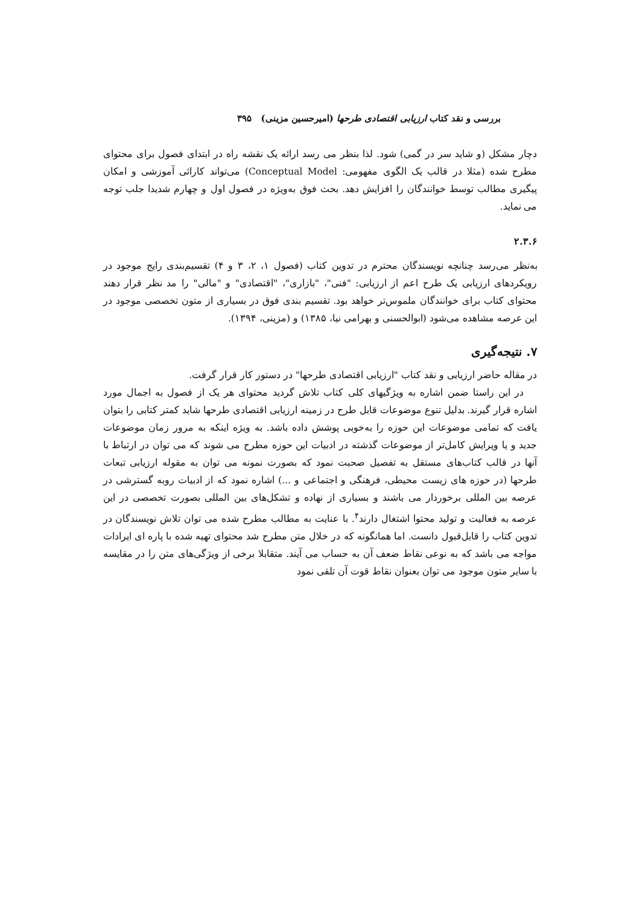بررسی و نقد کتاب ارزیابی اقتصادی طرحها (امیرحسین مزینی) ۳۹۵
دچار مشکل (و شاید سر در گمی) شود. لذا بنظر می رسد ارائه یک نقشه راه در ابتدای فصول برای محتوای مطرح شده (مثلا در قالب یک الگوی مفهومی: Conceptual Model) می‌تواند کارائی آموزشی و امکان پیگیری مطالب توسط خوانندگان را افزایش دهد. بحث فوق به‌ویژه در فصول اول و چهارم شدیدا جلب توجه می نماید.
۲.۳.۶
به‌نظر می‌رسد چنانچه نویسندگان محترم در تدوین کتاب (فصول ۱، ۲، ۳ و ۴) تقسیم‌بندی رایج موجود در رویکردهای ارزیابی یک طرح اعم از ارزیابی: "فنی"، "بازاری"، "اقتصادی" و "مالی" را مد نظر قرار دهند محتوای کتاب برای خوانندگان ملموس‌تر خواهد بود. تقسیم بندی فوق در بسیاری از متون تخصصی موجود در این عرصه مشاهده می‌شود (ابوالحسنی و بهرامی نیا، ۱۳۸۵) و (مزینی، ۱۳۹۴).
۷. نتیجه‌گیری
در مقاله حاضر ارزیابی و نقد کتاب "ارزیابی اقتصادی طرحها" در دستور کار قرار گرفت.
در این راستا ضمن اشاره به ویژگیهای کلی کتاب تلاش گردید محتوای هر یک از فصول به اجمال مورد اشاره قرار گیرند. بدلیل تنوع موضوعات قابل طرح در زمینه ارزیابی اقتصادی طرحها شاید کمتر کتابی را بتوان یافت که تمامی موضوعات این حوزه را به‌خوبی پوشش داده باشد. به ویژه اینکه به مرور زمان موضوعات جدید و یا ویرایش کامل‌تر از موضوعات گذشته در ادبیات این حوزه مطرح می شوند که می توان در ارتباط با آنها در قالب کتاب‌های مستقل به تفصیل صحبت نمود که بصورت نمونه می توان به مقوله ارزیابی تبعات طرحها (در حوزه های زیست محیطی، فرهنگی و اجتماعی و ...) اشاره نمود که از ادبیات روبه گسترشی در عرصه بین المللی برخوردار می باشند و بسیاری از نهاده و تشکل‌های بین المللی بصورت تخصصی در این عرصه به فعالیت و تولید محتوا اشتغال دارند<sup>۴</sup>. با عنایت به مطالب مطرح شده می توان تلاش نویسندگان در تدوین کتاب را قابل‌قبول دانست. اما همانگونه که در خلال متن مطرح شد محتوای تهیه شده با پاره ای ایرادات مواجه می باشد که به نوعی نقاط ضعف آن به حساب می آیند. متقابلا برخی از ویژگی‌های متن را در مقایسه با سایر متون موجود می توان بعنوان نقاط قوت آن تلقی نمود